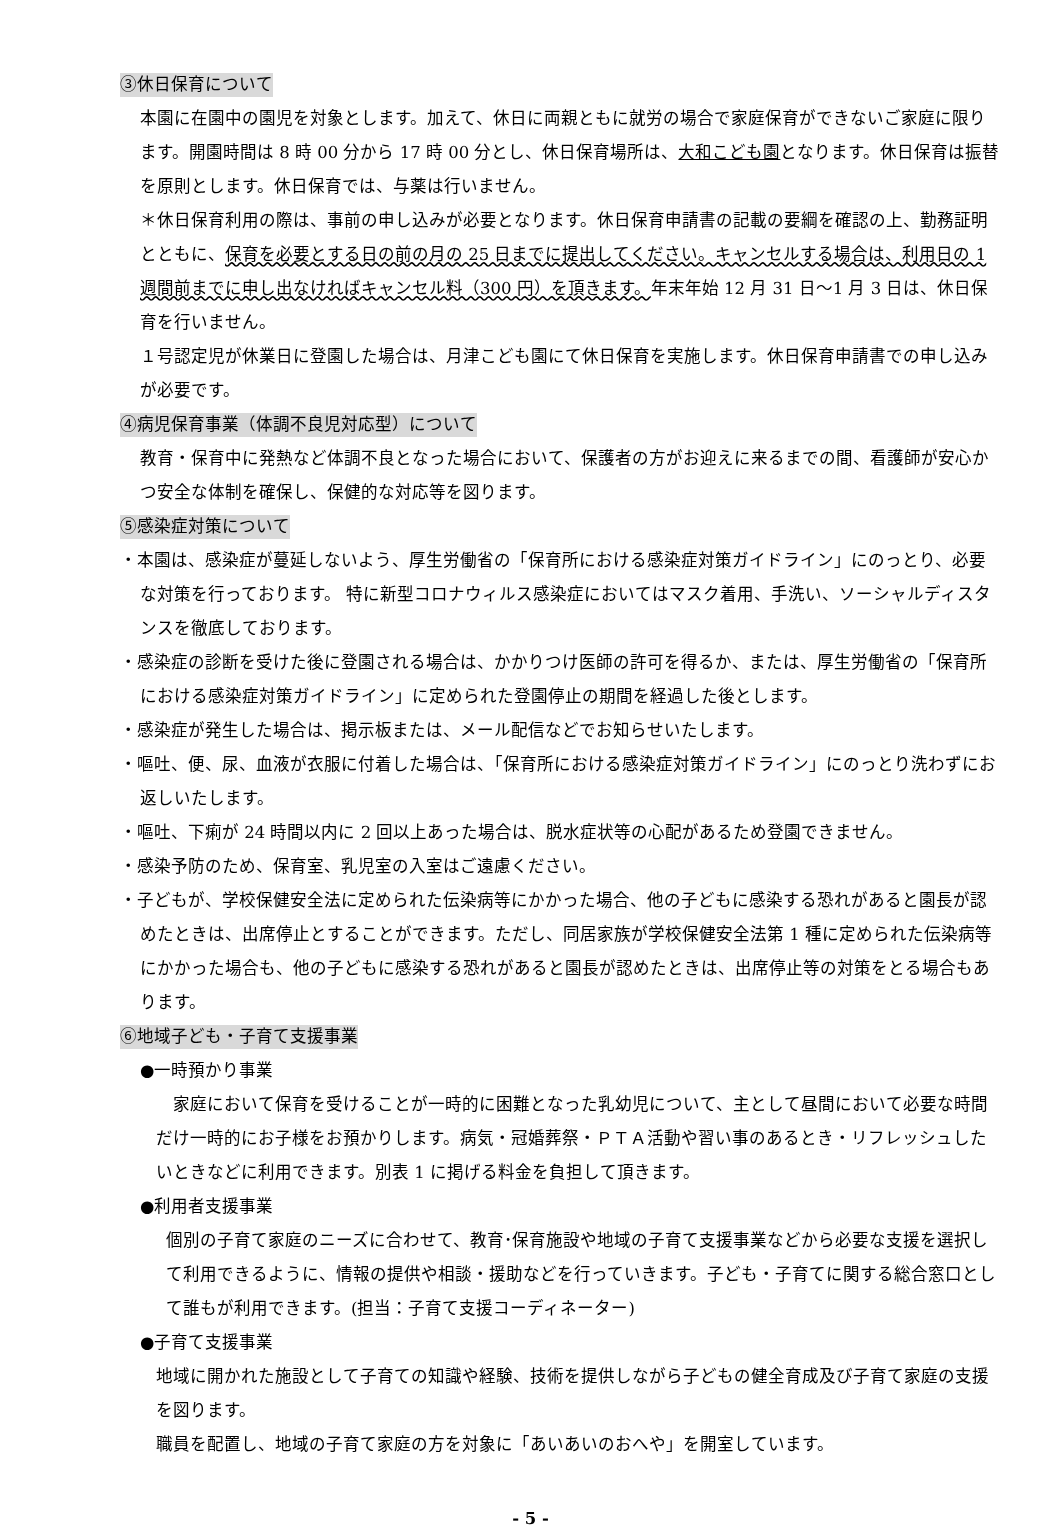③休日保育について
本園に在園中の園児を対象とします。加えて、休日に両親ともに就労の場合で家庭保育ができないご家庭に限ります。開園時間は 8 時 00 分から 17 時 00 分とし、休日保育場所は、大和こども園となります。休日保育は振替を原則とします。休日保育では、与薬は行いません。
＊休日保育利用の際は、事前の申し込みが必要となります。休日保育申請書の記載の要綱を確認の上、勤務証明とともに、保育を必要とする日の前の月の 25 日までに提出してください。キャンセルする場合は、利用日の 1 週間前までに申し出なければキャンセル料（300 円）を頂きます。年末年始 12 月 31 日～1 月 3 日は、休日保育を行いません。
１号認定児が休業日に登園した場合は、月津こども園にて休日保育を実施します。休日保育申請書での申し込みが必要です。
④病児保育事業（体調不良児対応型）について
教育・保育中に発熱など体調不良となった場合において、保護者の方がお迎えに来るまでの間、看護師が安心かつ安全な体制を確保し、保健的な対応等を図ります。
⑤感染症対策について
・本園は、感染症が蔓延しないよう、厚生労働省の「保育所における感染症対策ガイドライン」にのっとり、必要な対策を行っております。 特に新型コロナウィルス感染症においてはマスク着用、手洗い、ソーシャルディスタンスを徹底しております。
・感染症の診断を受けた後に登園される場合は、かかりつけ医師の許可を得るか、または、厚生労働省の「保育所における感染症対策ガイドライン」に定められた登園停止の期間を経過した後とします。
・感染症が発生した場合は、掲示板または、メール配信などでお知らせいたします。
・嘔吐、便、尿、血液が衣服に付着した場合は、「保育所における感染症対策ガイドライン」にのっとり洗わずにお返しいたします。
・嘔吐、下痢が 24 時間以内に 2 回以上あった場合は、脱水症状等の心配があるため登園できません。
・感染予防のため、保育室、乳児室の入室はご遠慮ください。
・子どもが、学校保健安全法に定められた伝染病等にかかった場合、他の子どもに感染する恐れがあると園長が認めたときは、出席停止とすることができます。ただし、同居家族が学校保健安全法第 1 種に定められた伝染病等にかかった場合も、他の子どもに感染する恐れがあると園長が認めたときは、出席停止等の対策をとる場合もあります。
⑥地域子ども・子育て支援事業
●一時預かり事業
　家庭において保育を受けることが一時的に困難となった乳幼児について、主として昼間において必要な時間だけ一時的にお子様をお預かりします。病気・冠婚葬祭・ＰＴＡ活動や習い事のあるとき・リフレッシュしたいときなどに利用できます。別表 1 に掲げる料金を負担して頂きます。
●利用者支援事業
個別の子育て家庭のニーズに合わせて、教育･保育施設や地域の子育て支援事業などから必要な支援を選択して利用できるように、情報の提供や相談・援助などを行っていきます。子ども・子育てに関する総合窓口として誰もが利用できます。(担当：子育て支援コーディネーター)
●子育て支援事業
地域に開かれた施設として子育ての知識や経験、技術を提供しながら子どもの健全育成及び子育て家庭の支援を図ります。
職員を配置し、地域の子育て家庭の方を対象に「あいあいのおへや」を開室しています。
- 5 -